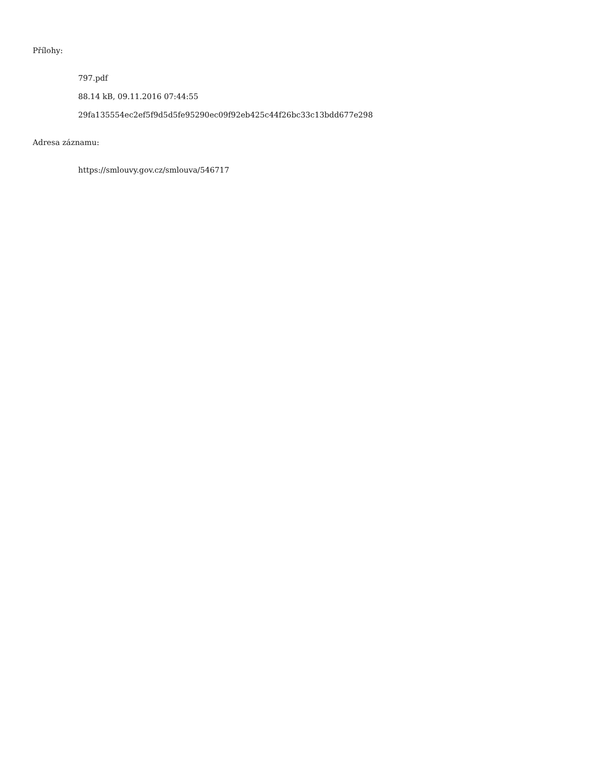Přílohy:
797.pdf
88.14 kB, 09.11.2016 07:44:55
29fa135554ec2ef5f9d5d5fe95290ec09f92eb425c44f26bc33c13bdd677e298
Adresa záznamu:
https://smlouvy.gov.cz/smlouva/546717